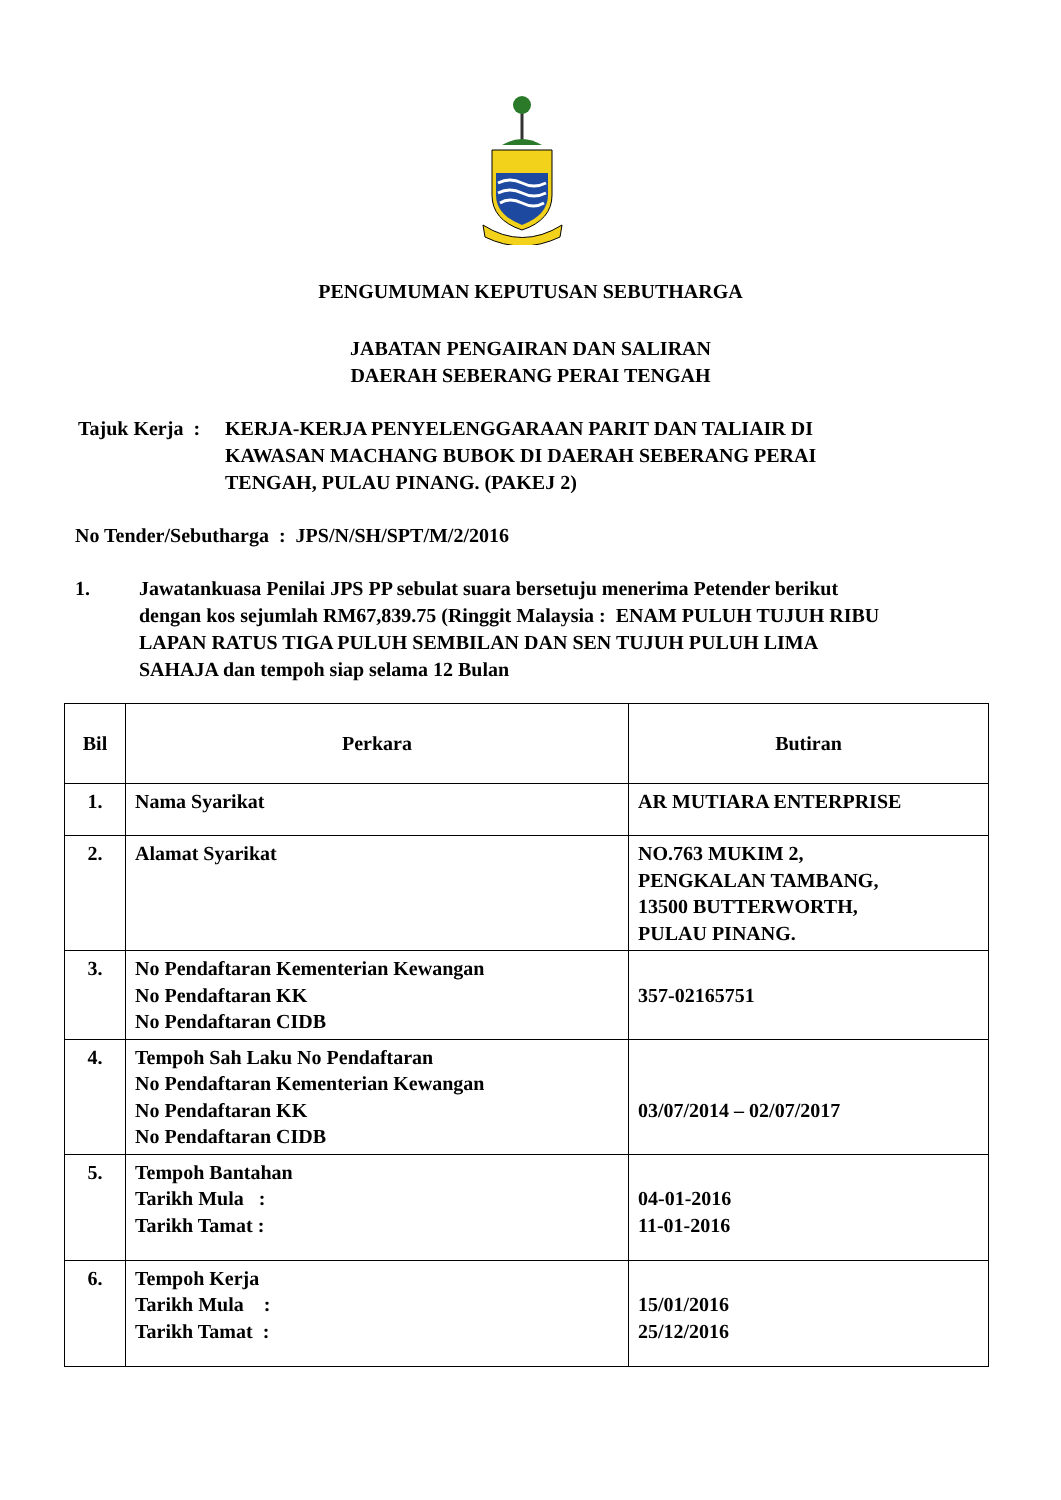PENGUMUMAN KEPUTUSAN SEBUTHARGA
JABATAN PENGAIRAN DAN SALIRAN
DAERAH SEBERANG PERAI TENGAH
Tajuk Kerja :
KERJA-KERJA PENYELENGGARAAN PARIT DAN TALIAIR DI
KAWASAN MACHANG BUBOK DI DAERAH SEBERANG PERAI
TENGAH, PULAU PINANG. (PAKEJ 2)
No Tender/Sebutharga : JPS/N/SH/SPT/M/2/2016
1. Jawatankuasa Penilai JPS PP sebulat suara bersetuju menerima Petender berikut
dengan kos sejumlah RM67,839.75 (Ringgit Malaysia : ENAM PULUH TUJUH RIBU
LAPAN RATUS TIGA PULUH SEMBILAN DAN SEN TUJUH PULUH LIMA
SAHAJA dan tempoh siap selama 12 Bulan
| Bil | Perkara | Butiran |
| 1. | Nama Syarikat | AR MUTIARA ENTERPRISE |
| 2. | Alamat Syarikat | NO.763 MUKIM 2, PENGKALAN TAMBANG, 13500 BUTTERWORTH, PULAU PINANG. |
| 3. | No Pendaftaran Kementerian Kewangan No Pendaftaran KK No Pendaftaran CIDB | 357-02165751 |
| 4. | Tempoh Sah Laku No Pendaftaran No Pendaftaran Kementerian Kewangan No Pendaftaran KK No Pendaftaran CIDB | 03/07/2014 – 02/07/2017 |
| 5. | Tempoh Bantahan Tarikh Mula : Tarikh Tamat : | 04-01-2016 11-01-2016 |
| 6. | Tempoh Kerja Tarikh Mula : Tarikh Tamat : | 15/01/2016 25/12/2016 |